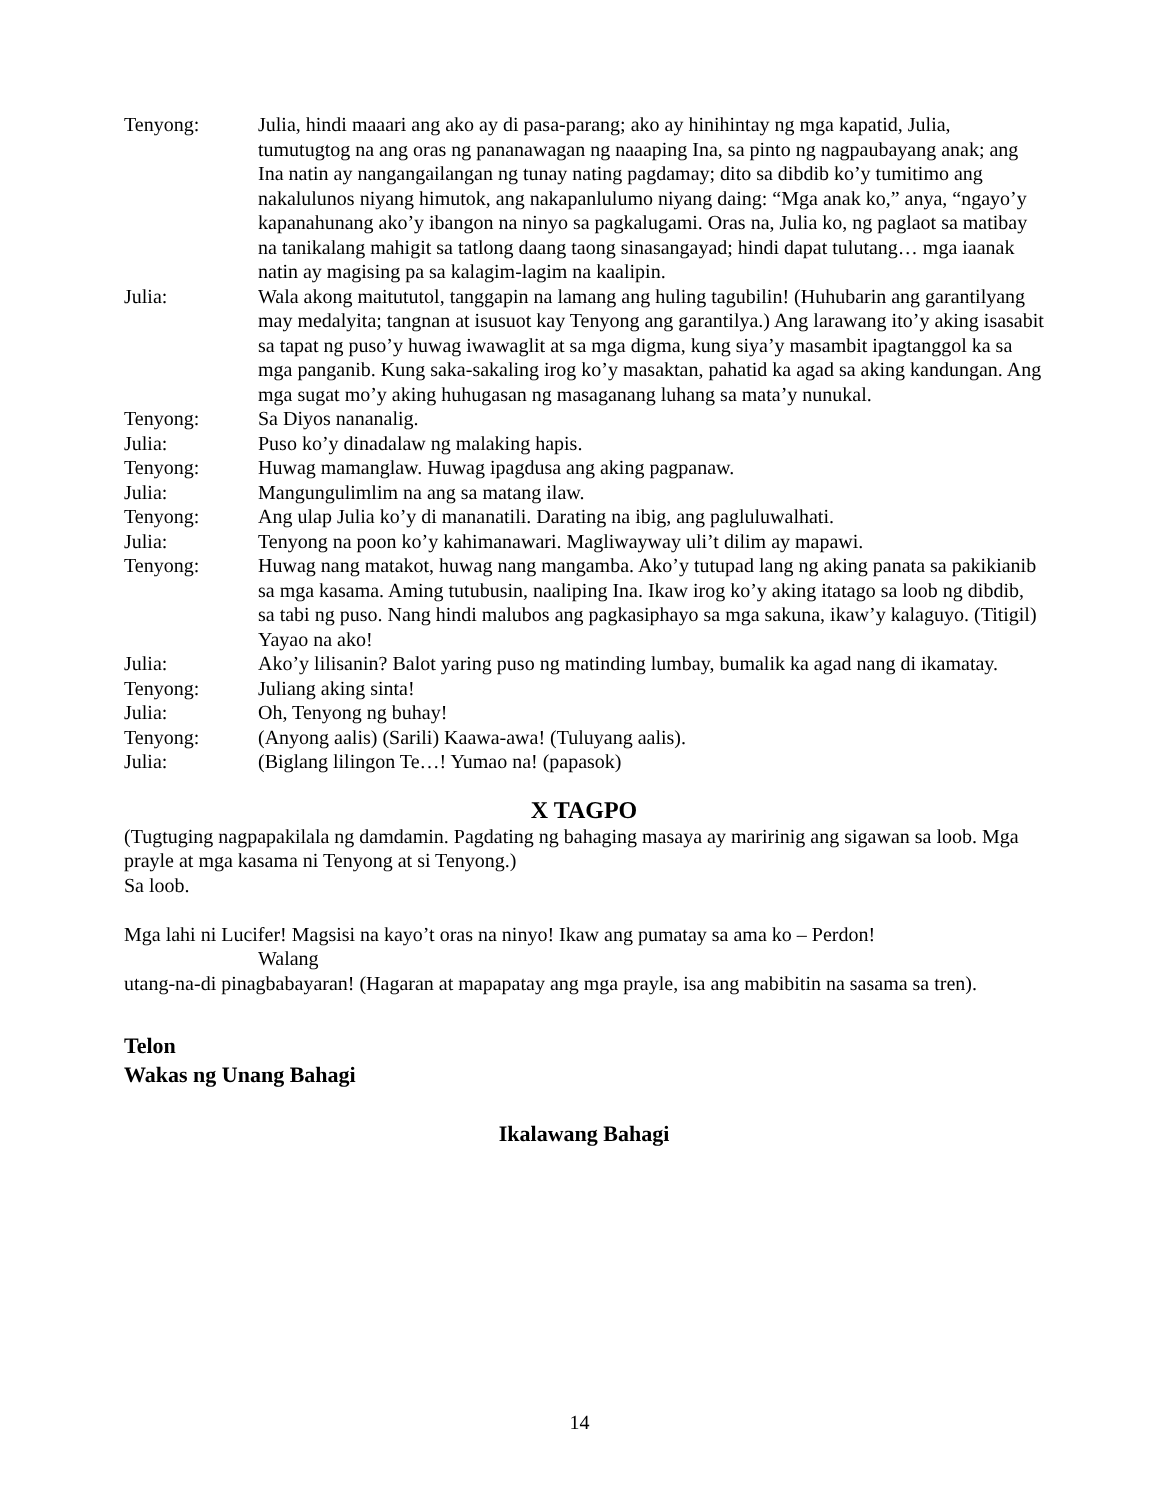Tenyong: Julia, hindi maaari ang ako ay di pasa-parang; ako ay hinihintay ng mga kapatid, Julia, tumutugtog na ang oras ng pananawagan ng naaaping Ina, sa pinto ng nagpaubayang anak; ang Ina natin ay nangangailangan ng tunay nating pagdamay; dito sa dibdib ko’y tumitimo ang nakalulunos niyang himutok, ang nakapanlulumo niyang daing: “Mga anak ko,” anya, “ngayo’y kapanahunang ako’y ibangon na ninyo sa pagkalugami. Oras na, Julia ko, ng paglaot sa matibay na tanikalang mahigit sa tatlong daang taong sinasangayad; hindi dapat tulutang… mga iaanak natin ay magising pa sa kalagim-lagim na kaalipin.
Julia: Wala akong maitututol, tanggapin na lamang ang huling tagubilin! (Huhubarin ang garantilyang may medalyita; tangnan at isusuot kay Tenyong ang garantilya.) Ang larawang ito’y aking isasabit sa tapat ng puso’y huwag iwawaglit at sa mga digma, kung siya’y masambit ipagtanggol ka sa mga panganib. Kung saka-sakaling irog ko’y masaktan, pahatid ka agad sa aking kandungan. Ang mga sugat mo’y aking huhugasan ng masaganang luhang sa mata’y nunukal.
Tenyong: Sa Diyos nananalig.
Julia: Puso ko’y dinadalaw ng malaking hapis.
Tenyong: Huwag mamanglaw. Huwag ipagdusa ang aking pagpanaw.
Julia: Mangungulimlim na ang sa matang ilaw.
Tenyong: Ang ulap Julia ko’y di mananatili. Darating na ibig, ang pagluluwalhati.
Julia: Tenyong na poon ko’y kahimanawari. Magliwayway uli’t dilim ay mapawi.
Tenyong: Huwag nang matakot, huwag nang mangamba. Ako’y tutupad lang ng aking panata sa pakikianib sa mga kasama. Aming tutubusin, naaliping Ina. Ikaw irog ko’y aking itatago sa loob ng dibdib, sa tabi ng puso. Nang hindi malubos ang pagkasiphayo sa mga sakuna, ikaw’y kalaguyo. (Titigil) Yayao na ako!
Julia: Ako’y lilisanin? Balot yaring puso ng matinding lumbay, bumalik ka agad nang di ikamatay.
Tenyong: Juliang aking sinta!
Julia: Oh, Tenyong ng buhay!
Tenyong: (Anyong aalis) (Sarili) Kaawa-awa! (Tuluyang aalis).
Julia: (Biglang lilingon Te…! Yumao na! (papasok)
X TAGPO
(Tugtuging nagpapakilala ng damdamin. Pagdating ng bahaging masaya ay maririnig ang sigawan sa loob. Mga prayle at mga kasama ni Tenyong at si Tenyong.)
Sa loob.
Mga lahi ni Lucifer! Magsisi na kayo’t oras na ninyo! Ikaw ang pumatay sa ama ko – Perdon!
Walang
utang-na-di pinagbabayaran! (Hagaran at mapapatay ang mga prayle, isa ang mabibitin na sasama sa tren).
Telon
Wakas ng Unang Bahagi
Ikalawang Bahagi
14